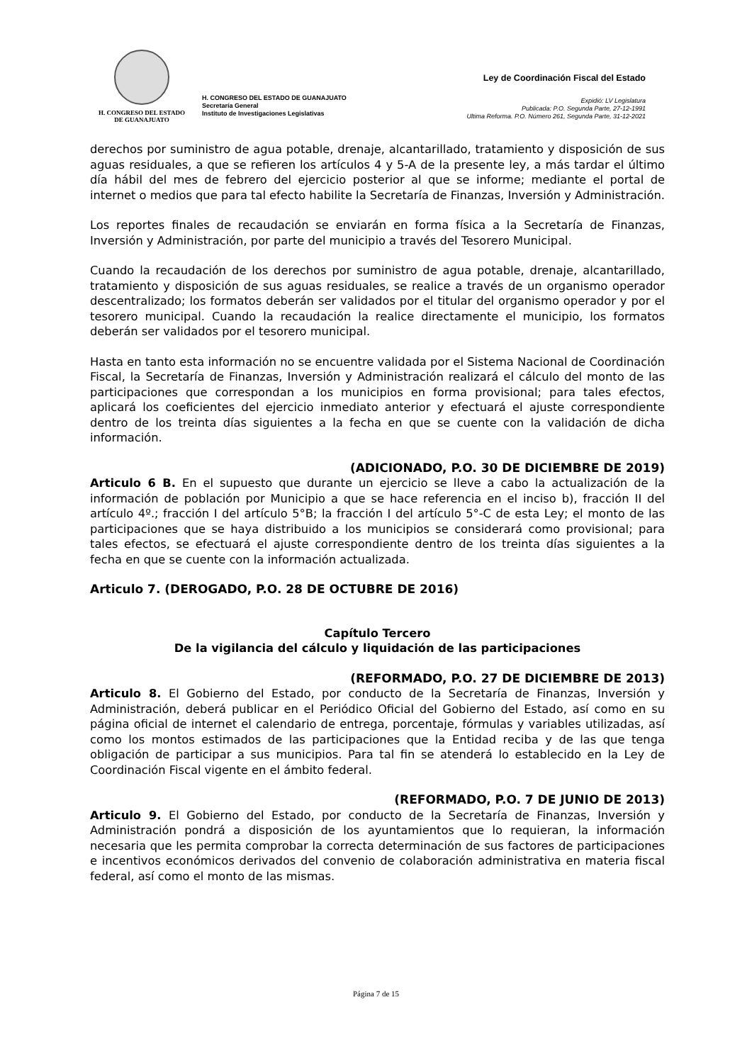H. CONGRESO DEL ESTADO
DE GUANAJUATO
H. CONGRESO DEL ESTADO DE GUANAJUATO
Secretaría General
Instituto de Investigaciones Legislativas
Ley de Coordinación Fiscal del Estado
Expidió: LV Legislatura
Publicada: P.O. Segunda Parte, 27-12-1991
Ultima Reforma. P.O. Número 261, Segunda Parte, 31-12-2021
derechos por suministro de agua potable, drenaje, alcantarillado, tratamiento y disposición de sus aguas residuales, a que se refieren los artículos 4 y 5-A de la presente ley, a más tardar el último día hábil del mes de febrero del ejercicio posterior al que se informe; mediante el portal de internet o medios que para tal efecto habilite la Secretaría de Finanzas, Inversión y Administración.
Los reportes finales de recaudación se enviarán en forma física a la Secretaría de Finanzas, Inversión y Administración, por parte del municipio a través del Tesorero Municipal.
Cuando la recaudación de los derechos por suministro de agua potable, drenaje, alcantarillado, tratamiento y disposición de sus aguas residuales, se realice a través de un organismo operador descentralizado; los formatos deberán ser validados por el titular del organismo operador y por el tesorero municipal. Cuando la recaudación la realice directamente el municipio, los formatos deberán ser validados por el tesorero municipal.
Hasta en tanto esta información no se encuentre validada por el Sistema Nacional de Coordinación Fiscal, la Secretaría de Finanzas, Inversión y Administración realizará el cálculo del monto de las participaciones que correspondan a los municipios en forma provisional; para tales efectos, aplicará los coeficientes del ejercicio inmediato anterior y efectuará el ajuste correspondiente dentro de los treinta días siguientes a la fecha en que se cuente con la validación de dicha información.
(ADICIONADO, P.O. 30 DE DICIEMBRE DE 2019)
Articulo 6 B. En el supuesto que durante un ejercicio se lleve a cabo la actualización de la información de población por Municipio a que se hace referencia en el inciso b), fracción II del artículo 4º.; fracción I del artículo 5°B; la fracción I del artículo 5°-C de esta Ley; el monto de las participaciones que se haya distribuido a los municipios se considerará como provisional; para tales efectos, se efectuará el ajuste correspondiente dentro de los treinta días siguientes a la fecha en que se cuente con la información actualizada.
Articulo 7. (DEROGADO, P.O. 28 DE OCTUBRE DE 2016)
Capítulo Tercero
De la vigilancia del cálculo y liquidación de las participaciones
(REFORMADO, P.O. 27 DE DICIEMBRE DE 2013)
Articulo 8. El Gobierno del Estado, por conducto de la Secretaría de Finanzas, Inversión y Administración, deberá publicar en el Periódico Oficial del Gobierno del Estado, así como en su página oficial de internet el calendario de entrega, porcentaje, fórmulas y variables utilizadas, así como los montos estimados de las participaciones que la Entidad reciba y de las que tenga obligación de participar a sus municipios. Para tal fin se atenderá lo establecido en la Ley de Coordinación Fiscal vigente en el ámbito federal.
(REFORMADO, P.O. 7 DE JUNIO DE 2013)
Articulo 9. El Gobierno del Estado, por conducto de la Secretaría de Finanzas, Inversión y Administración pondrá a disposición de los ayuntamientos que lo requieran, la información necesaria que les permita comprobar la correcta determinación de sus factores de participaciones e incentivos económicos derivados del convenio de colaboración administrativa en materia fiscal federal, así como el monto de las mismas.
Página 7 de 15